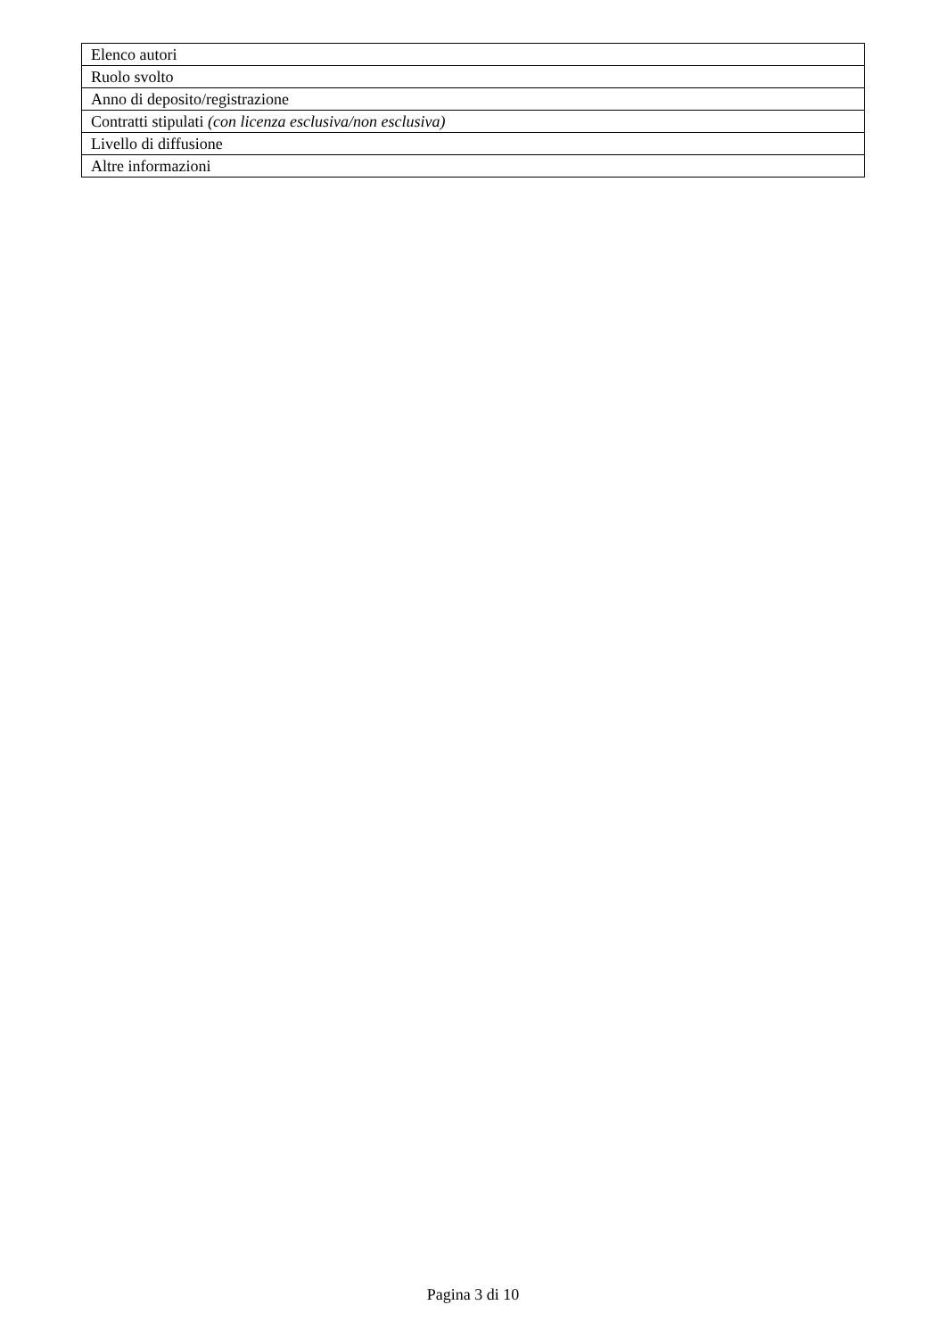| Elenco autori |
| Ruolo svolto |
| Anno di deposito/registrazione |
| Contratti stipulati (con licenza esclusiva/non esclusiva) |
| Livello di diffusione |
| Altre informazioni |
Pagina 3 di 10